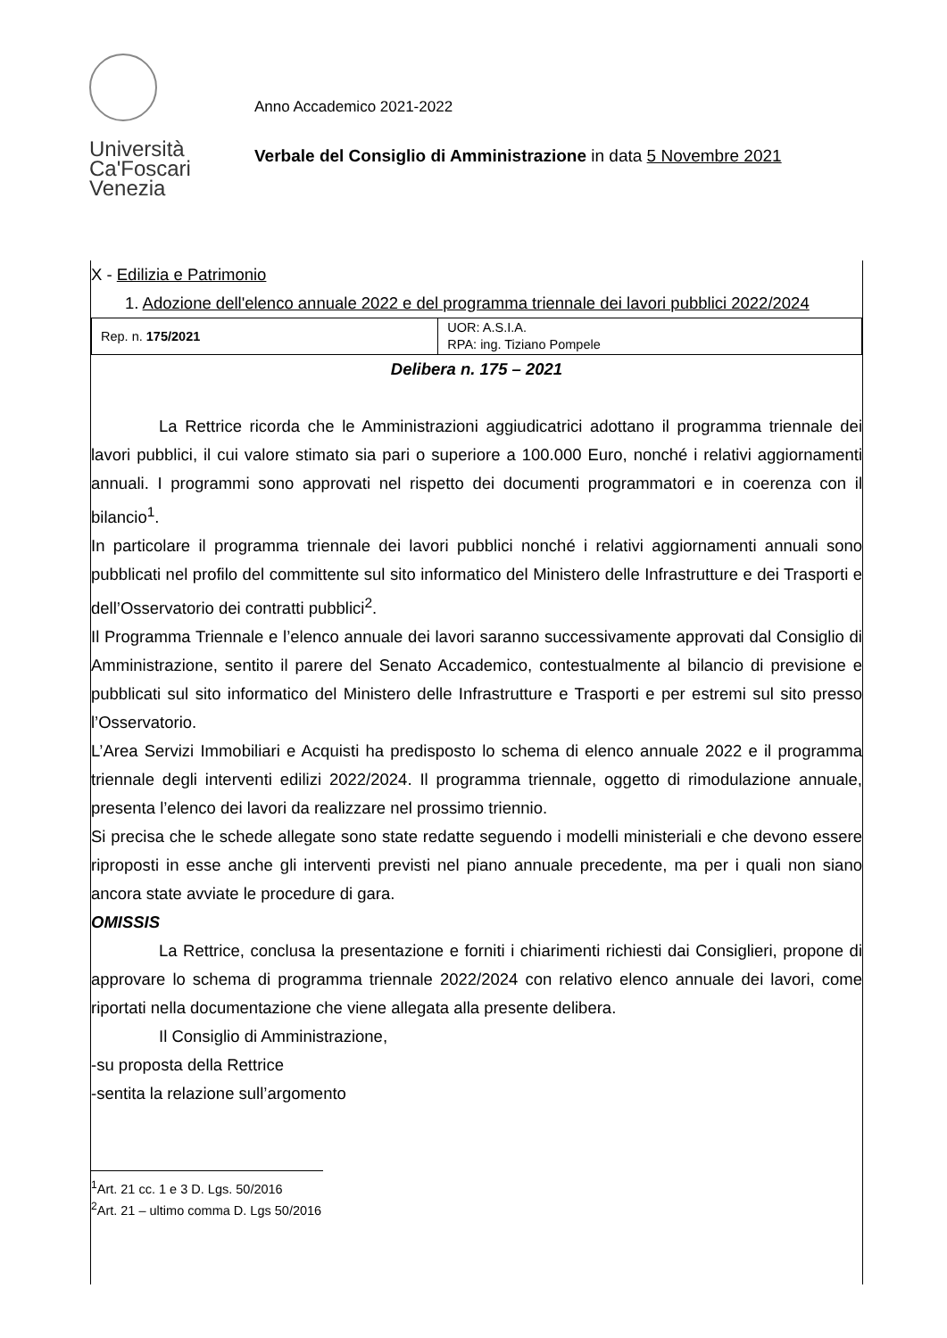Università Ca'Foscari Venezia
Anno Accademico 2021-2022
Verbale del Consiglio di Amministrazione in data 5 Novembre 2021
X - Edilizia e Patrimonio
1. Adozione dell'elenco annuale 2022 e del programma triennale dei lavori pubblici 2022/2024
| Rep. n. 175/2021 | UOR: A.S.I.A. RPA: ing. Tiziano Pompele |
Delibera n. 175 – 2021
La Rettrice ricorda che le Amministrazioni aggiudicatrici adottano il programma triennale dei lavori pubblici, il cui valore stimato sia pari o superiore a 100.000 Euro, nonché i relativi aggiornamenti annuali. I programmi sono approvati nel rispetto dei documenti programmatori e in coerenza con il bilancio<sup>1</sup>.
In particolare il programma triennale dei lavori pubblici nonché i relativi aggiornamenti annuali sono pubblicati nel profilo del committente sul sito informatico del Ministero delle Infrastrutture e dei Trasporti e dell’Osservatorio dei contratti pubblici<sup>2</sup>.
Il Programma Triennale e l’elenco annuale dei lavori saranno successivamente approvati dal Consiglio di Amministrazione, sentito il parere del Senato Accademico, contestualmente al bilancio di previsione e pubblicati sul sito informatico del Ministero delle Infrastrutture e Trasporti e per estremi sul sito presso l’Osservatorio.
L’Area Servizi Immobiliari e Acquisti ha predisposto lo schema di elenco annuale 2022 e il programma triennale degli interventi edilizi 2022/2024. Il programma triennale, oggetto di rimodulazione annuale, presenta l’elenco dei lavori da realizzare nel prossimo triennio.
Si precisa che le schede allegate sono state redatte seguendo i modelli ministeriali e che devono essere riproposti in esse anche gli interventi previsti nel piano annuale precedente, ma per i quali non siano ancora state avviate le procedure di gara.
OMISSIS
La Rettrice, conclusa la presentazione e forniti i chiarimenti richiesti dai Consiglieri, propone di approvare lo schema di programma triennale 2022/2024 con relativo elenco annuale dei lavori, come riportati nella documentazione che viene allegata alla presente delibera.
Il Consiglio di Amministrazione,
-su proposta della Rettrice
-sentita la relazione sull’argomento
<sup>1</sup> Art. 21 cc. 1 e 3 D. Lgs. 50/2016
<sup>2</sup> Art. 21 – ultimo comma D. Lgs 50/2016